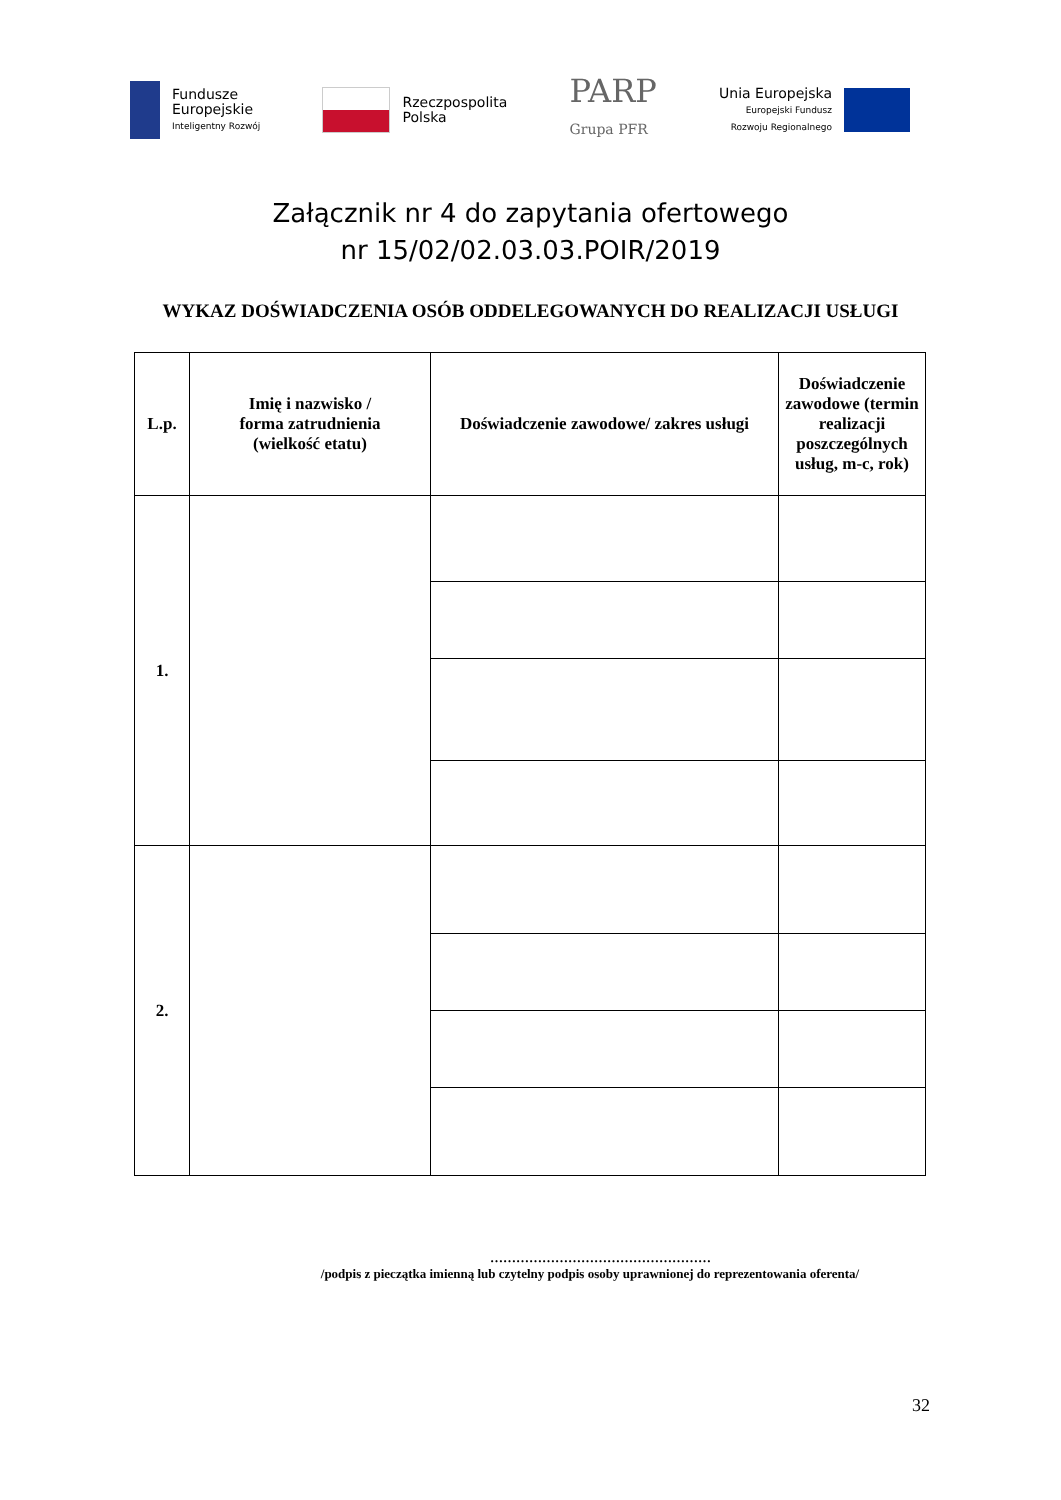Fundusze
Europejskie
Inteligentny Rozwój
Rzeczpospolita
Polska
PARP
Grupa PFR
Unia Europejska
Europejski Fundusz
Rozwoju Regionalnego
Załącznik nr 4 do zapytania ofertowego
nr 15/02/02.03.03.POIR/2019
WYKAZ DOŚWIADCZENIA OSÓB ODDELEGOWANYCH DO REALIZACJI USŁUGI
| L.p. | Imię i nazwisko / forma zatrudnienia (wielkość etatu) | Doświadczenie zawodowe/ zakres usługi | Doświadczenie zawodowe (termin realizacji poszczególnych usług, m-c, rok) |
| --- | --- | --- | --- |
| 1. | | | |
| 2. | | | |
……………………………………………
/podpis z pieczątka imienną lub czytelny podpis osoby uprawnionej do reprezentowania oferenta/
32